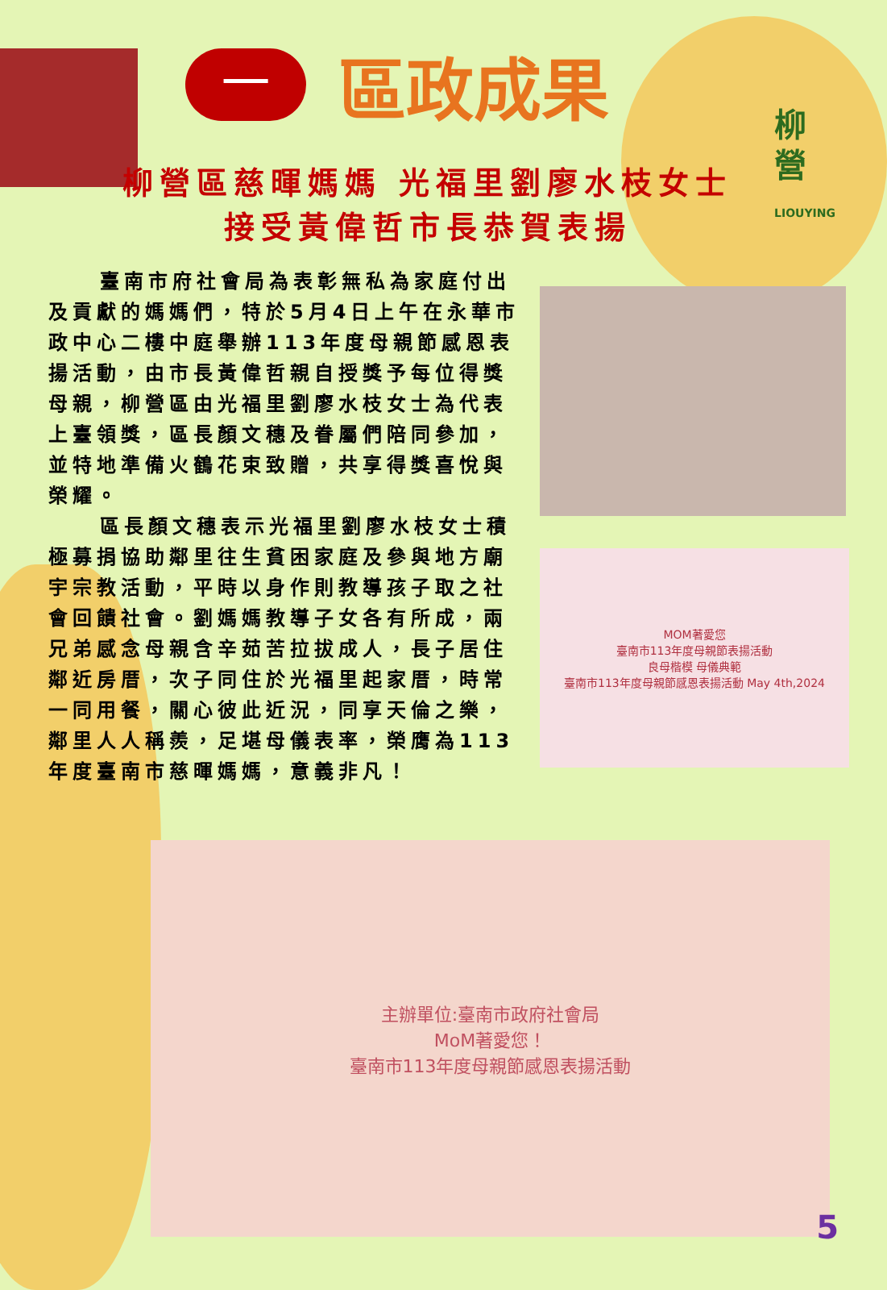一
區政成果
柳營
LIOUYING
柳營區慈暉媽媽 光福里劉廖水枝女士
接受黃偉哲市長恭賀表揚
臺南市府社會局為表彰無私為家庭付出及貢獻的媽媽們，特於5月4日上午在永華市政中心二樓中庭舉辦113年度母親節感恩表揚活動，由市長黃偉哲親自授獎予每位得獎母親，柳營區由光福里劉廖水枝女士為代表上臺領獎，區長顏文穗及眷屬們陪同參加，並特地準備火鶴花束致贈，共享得獎喜悅與榮耀。
區長顏文穗表示光福里劉廖水枝女士積極募捐協助鄰里往生貧困家庭及參與地方廟宇宗教活動，平時以身作則教導孩子取之社會回饋社會。劉媽媽教導子女各有所成，兩兄弟感念母親含辛茹苦拉拔成人，長子居住鄰近房厝，次子同住於光福里起家厝，時常一同用餐，關心彼此近況，同享天倫之樂，鄰里人人稱羨，足堪母儀表率，榮膺為113年度臺南市慈暉媽媽，意義非凡！
MOM著愛您
臺南市113年度母親節表揚活動
良母楷模 母儀典範
臺南市113年度母親節感恩表揚活動 May 4th,2024
主辦單位:臺南市政府社會局
MoM著愛您！
臺南市113年度母親節感恩表揚活動
5